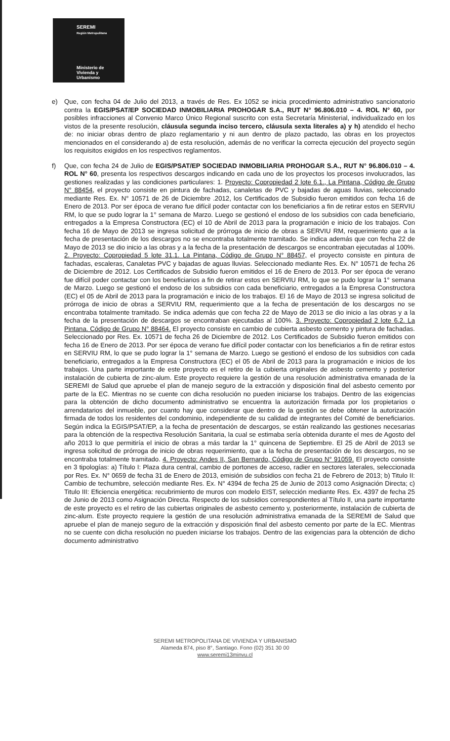SEREMI
Región Metropolitana
Ministerio de
Vivienda y
Urbanismo
e) Que, con fecha 04 de Julio del 2013, a través de Res. Ex 1052 se inicia procedimiento administrativo sancionatorio contra la EGIS/PSAT/EP SOCIEDAD INMOBILIARIA PROHOGAR S.A., RUT N° 96.806.010 – 4. ROL N° 60, por posibles infracciones al Convenio Marco Único Regional suscrito con esta Secretaría Ministerial, individualizado en los vistos de la presente resolución, cláusula segunda inciso tercero, cláusula sexta literales a) y h) atendido el hecho de: no iniciar obras dentro de plazo reglamentario y ni aun dentro de plazo pactado, las obras en los proyectos mencionados en el considerando a) de esta resolución, además de no verificar la correcta ejecución del proyecto según los requisitos exigidos en los respectivos reglamentos.
f) Que, con fecha 24 de Julio de EGIS/PSAT/EP SOCIEDAD INMOBILIARIA PROHOGAR S.A., RUT N° 96.806.010 – 4. ROL N° 60, presenta los respectivos descargos indicando en cada uno de los proyectos los procesos involucrados, las gestiones realizadas y las condiciones particulares: 1. Proyecto: Copropiedad 2 lote 6.1., La Pintana, Código de Grupo N° 88454, el proyecto consiste en pintura de fachadas, canaletas de PVC y bajadas de aguas lluvias, seleccionado mediante Res. Ex. N° 10571 de 26 de Diciembre .2012, los Certificados de Subsidio fueron emitidos con fecha 16 de Enero de 2013. Por ser época de verano fue difícil poder contactar con los beneficiarios a fin de retirar estos en SERVIU RM, lo que se pudo lograr la 1° semana de Marzo. Luego se gestionó el endoso de los subsidios con cada beneficiario, entregados a la Empresa Constructora (EC) el 10 de Abril de 2013 para la programación e inicio de los trabajos. Con fecha 16 de Mayo de 2013 se ingresa solicitud de prórroga de inicio de obras a SERVIU RM, requerimiento que a la fecha de presentación de los descargos no se encontraba totalmente tramitado. Se indica además que con fecha 22 de Mayo de 2013 se dio inicio a las obras y a la fecha de la presentación de descargos se encontraban ejecutadas al 100%. 2. Proyecto: Copropiedad 5 lote 31.1. La Pintana, Código de Grupo N° 88457, el proyecto consiste en pintura de fachadas, escaleras, Canaletas PVC y bajadas de aguas lluvias. Seleccionado mediante Res. Ex. N° 10571 de fecha 26 de Diciembre de 2012. Los Certificados de Subsidio fueron emitidos el 16 de Enero de 2013. Por ser época de verano fue difícil poder contactar con los beneficiarios a fin de retirar estos en SERVIU RM, lo que se pudo lograr la 1° semana de Marzo. Luego se gestionó el endoso de los subsidios con cada beneficiario, entregados a la Empresa Constructora (EC) el 05 de Abril de 2013 para la programación e inicio de los trabajos. El 16 de Mayo de 2013 se ingresa solicitud de prórroga de inicio de obras a SERVIU RM, requerimiento que a la fecha de presentación de los descargos no se encontraba totalmente tramitado. Se indica además que con fecha 22 de Mayo de 2013 se dio inicio a las obras y a la fecha de la presentación de descargos se encontraban ejecutadas al 100%. 3. Proyecto: Copropiedad 2 lote 6.2. La Pintana. Código de Grupo N° 88464. El proyecto consiste en cambio de cubierta asbesto cemento y pintura de fachadas. Seleccionado por Res. Ex. 10571 de fecha 26 de Diciembre de 2012. Los Certificados de Subsidio fueron emitidos con fecha 16 de Enero de 2013. Por ser época de verano fue difícil poder contactar con los beneficiarios a fin de retirar estos en SERVIU RM, lo que se pudo lograr la 1° semana de Marzo. Luego se gestionó el endoso de los subsidios con cada beneficiario, entregados a la Empresa Constructora (EC) el 05 de Abril de 2013 para la programación e inicios de los trabajos. Una parte importante de este proyecto es el retiro de la cubierta originales de asbesto cemento y posterior instalación de cubierta de zinc-alum. Este proyecto requiere la gestión de una resolución administrativa emanada de la SEREMI de Salud que apruebe el plan de manejo seguro de la extracción y disposición final del asbesto cemento por parte de la EC. Mientras no se cuente con dicha resolución no pueden iniciarse los trabajos. Dentro de las exigencias para la obtención de dicho documento administrativo se encuentra la autorización firmada por los propietarios o arrendatarios del inmueble, por cuanto hay que considerar que dentro de la gestión se debe obtener la autorización firmada de todos los residentes del condominio, independiente de su calidad de integrantes del Comité de beneficiarios. Según indica la EGIS/PSAT/EP, a la fecha de presentación de descargos, se están realizando las gestiones necesarias para la obtención de la respectiva Resolución Sanitaria, la cual se estimaba sería obtenida durante el mes de Agosto del año 2013 lo que permitiría el inicio de obras a más tardar la 1° quincena de Septiembre. El 25 de Abril de 2013 se ingresa solicitud de prórroga de inicio de obras requerimiento, que a la fecha de presentación de los descargos, no se encontraba totalmente tramitado. 4. Proyecto: Andes II, San Bernardo, Código de Grupo N° 91059. El proyecto consiste en 3 tipologías: a) Título I: Plaza dura central, cambio de portones de acceso, radier en sectores laterales, seleccionada por Res. Ex. N° 0659 de fecha 31 de Enero de 2013, emisión de subsidios con fecha 21 de Febrero de 2013; b) Titulo II: Cambio de techumbre, selección mediante Res. Ex. N° 4394 de fecha 25 de Junio de 2013 como Asignación Directa; c) Titulo III: Eficiencia energética: recubrimiento de muros con modelo EIST, selección mediante Res. Ex. 4397 de fecha 25 de Junio de 2013 como Asignación Directa. Respecto de los subsidios correspondientes al Título II, una parte importante de este proyecto es el retiro de las cubiertas originales de asbesto cemento y, posteriormente, instalación de cubierta de zinc-alum. Este proyecto requiere la gestión de una resolución administrativa emanada de la SEREMI de Salud que apruebe el plan de manejo seguro de la extracción y disposición final del asbesto cemento por parte de la EC. Mientras no se cuente con dicha resolución no pueden iniciarse los trabajos. Dentro de las exigencias para la obtención de dicho documento administrativo
SEREMI METROPOLITANA DE VIVIENDA Y URBANISMO
Alameda 874, piso 8°, Santiago. Fono (02) 351 30 00
www.seremi13minvu.cl